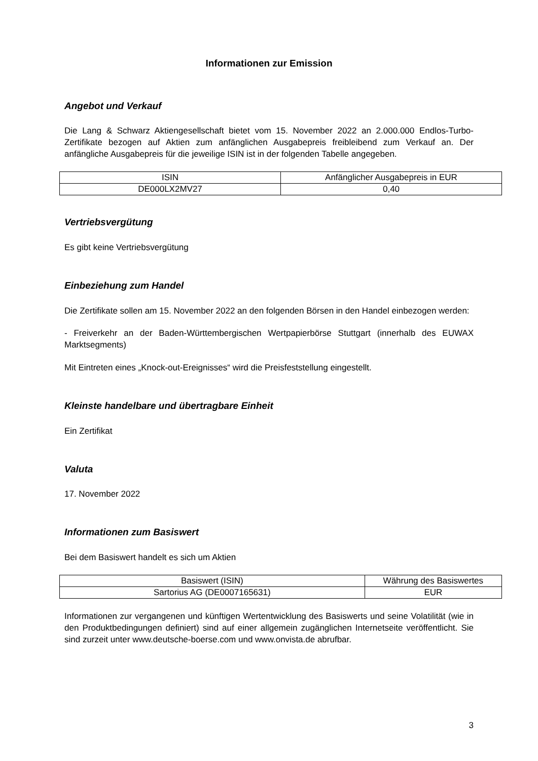Informationen zur Emission
Angebot und Verkauf
Die Lang & Schwarz Aktiengesellschaft bietet vom 15. November 2022 an 2.000.000 Endlos-Turbo-Zertifikate bezogen auf Aktien zum anfänglichen Ausgabepreis freibleibend zum Verkauf an. Der anfängliche Ausgabepreis für die jeweilige ISIN ist in der folgenden Tabelle angegeben.
| ISIN | Anfänglicher Ausgabepreis in EUR |
| --- | --- |
| DE000LX2MV27 | 0,40 |
Vertriebsvergütung
Es gibt keine Vertriebsvergütung
Einbeziehung zum Handel
Die Zertifikate sollen am 15. November 2022 an den folgenden Börsen in den Handel einbezogen werden:
- Freiverkehr an der Baden-Württembergischen Wertpapierbörse Stuttgart (innerhalb des EUWAX Marktsegments)
Mit Eintreten eines „Knock-out-Ereignisses“ wird die Preisfeststellung eingestellt.
Kleinste handelbare und übertragbare Einheit
Ein Zertifikat
Valuta
17. November 2022
Informationen zum Basiswert
Bei dem Basiswert handelt es sich um Aktien
| Basiswert (ISIN) | Währung des Basiswertes |
| --- | --- |
| Sartorius AG (DE0007165631) | EUR |
Informationen zur vergangenen und künftigen Wertentwicklung des Basiswerts und seine Volatilität (wie in den Produktbedingungen definiert) sind auf einer allgemein zugänglichen Internetseite veröffentlicht. Sie sind zurzeit unter www.deutsche-boerse.com und www.onvista.de abrufbar.
3